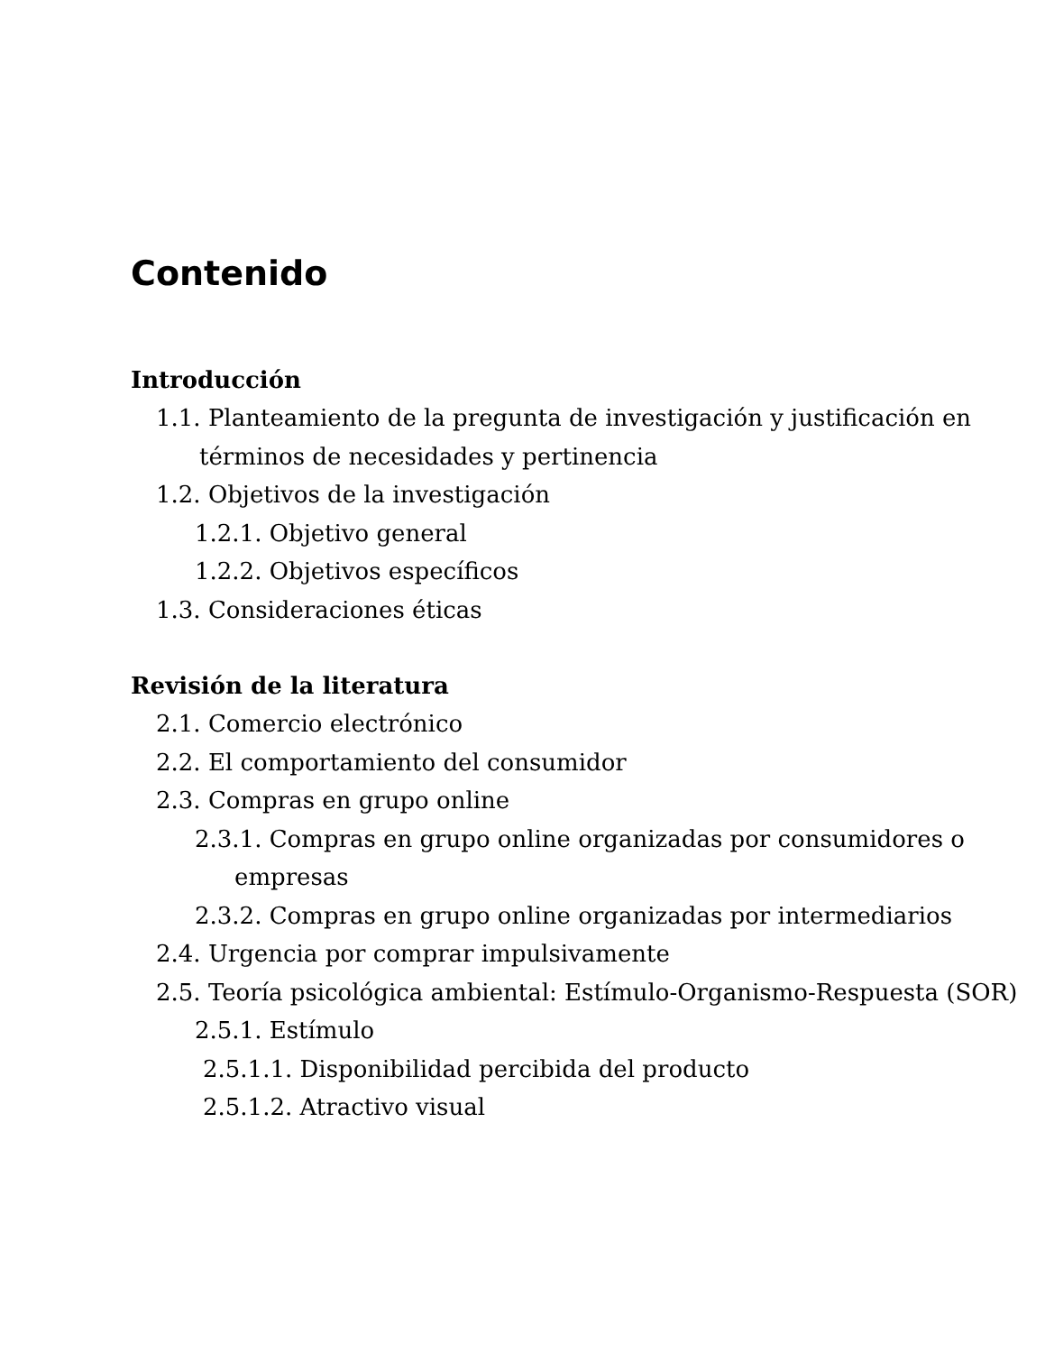Contenido
Introducción
1.1. Planteamiento de la pregunta de investigación y justificación en términos de necesidades y pertinencia
1.2. Objetivos de la investigación
1.2.1. Objetivo general
1.2.2. Objetivos específicos
1.3. Consideraciones éticas
Revisión de la literatura
2.1. Comercio electrónico
2.2. El comportamiento del consumidor
2.3. Compras en grupo online
2.3.1. Compras en grupo online organizadas por consumidores o empresas
2.3.2. Compras en grupo online organizadas por intermediarios
2.4. Urgencia por comprar impulsivamente
2.5. Teoría psicológica ambiental: Estímulo-Organismo-Respuesta (SOR)
2.5.1. Estímulo
2.5.1.1. Disponibilidad percibida del producto
2.5.1.2. Atractivo visual